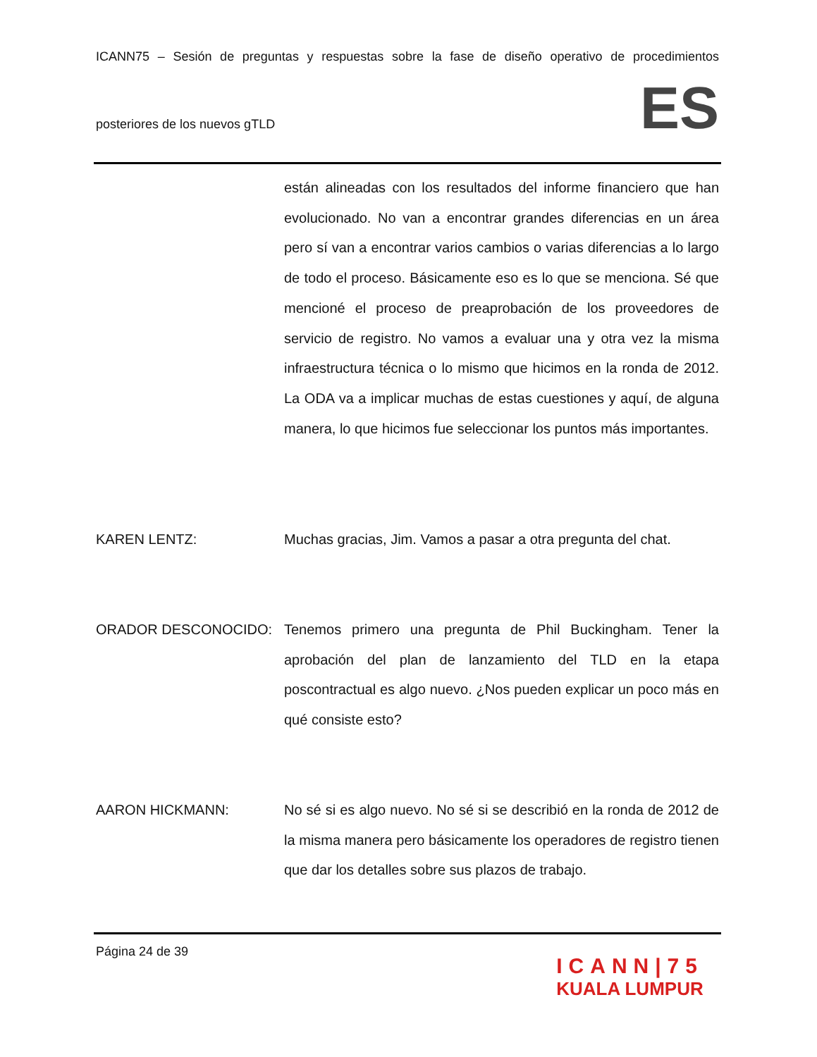ICANN75 – Sesión de preguntas y respuestas sobre la fase de diseño operativo de procedimientos
posteriores de los nuevos gTLD
ES
están alineadas con los resultados del informe financiero que han evolucionado. No van a encontrar grandes diferencias en un área pero sí van a encontrar varios cambios o varias diferencias a lo largo de todo el proceso. Básicamente eso es lo que se menciona. Sé que mencioné el proceso de preaprobación de los proveedores de servicio de registro. No vamos a evaluar una y otra vez la misma infraestructura técnica o lo mismo que hicimos en la ronda de 2012. La ODA va a implicar muchas de estas cuestiones y aquí, de alguna manera, lo que hicimos fue seleccionar los puntos más importantes.
KAREN LENTZ: Muchas gracias, Jim. Vamos a pasar a otra pregunta del chat.
ORADOR DESCONOCIDO: Tenemos primero una pregunta de Phil Buckingham. Tener la aprobación del plan de lanzamiento del TLD en la etapa poscontractual es algo nuevo. ¿Nos pueden explicar un poco más en qué consiste esto?
AARON HICKMANN: No sé si es algo nuevo. No sé si se describió en la ronda de 2012 de la misma manera pero básicamente los operadores de registro tienen que dar los detalles sobre sus plazos de trabajo.
Página 24 de 39
ICANN|75
KUALA LUMPUR